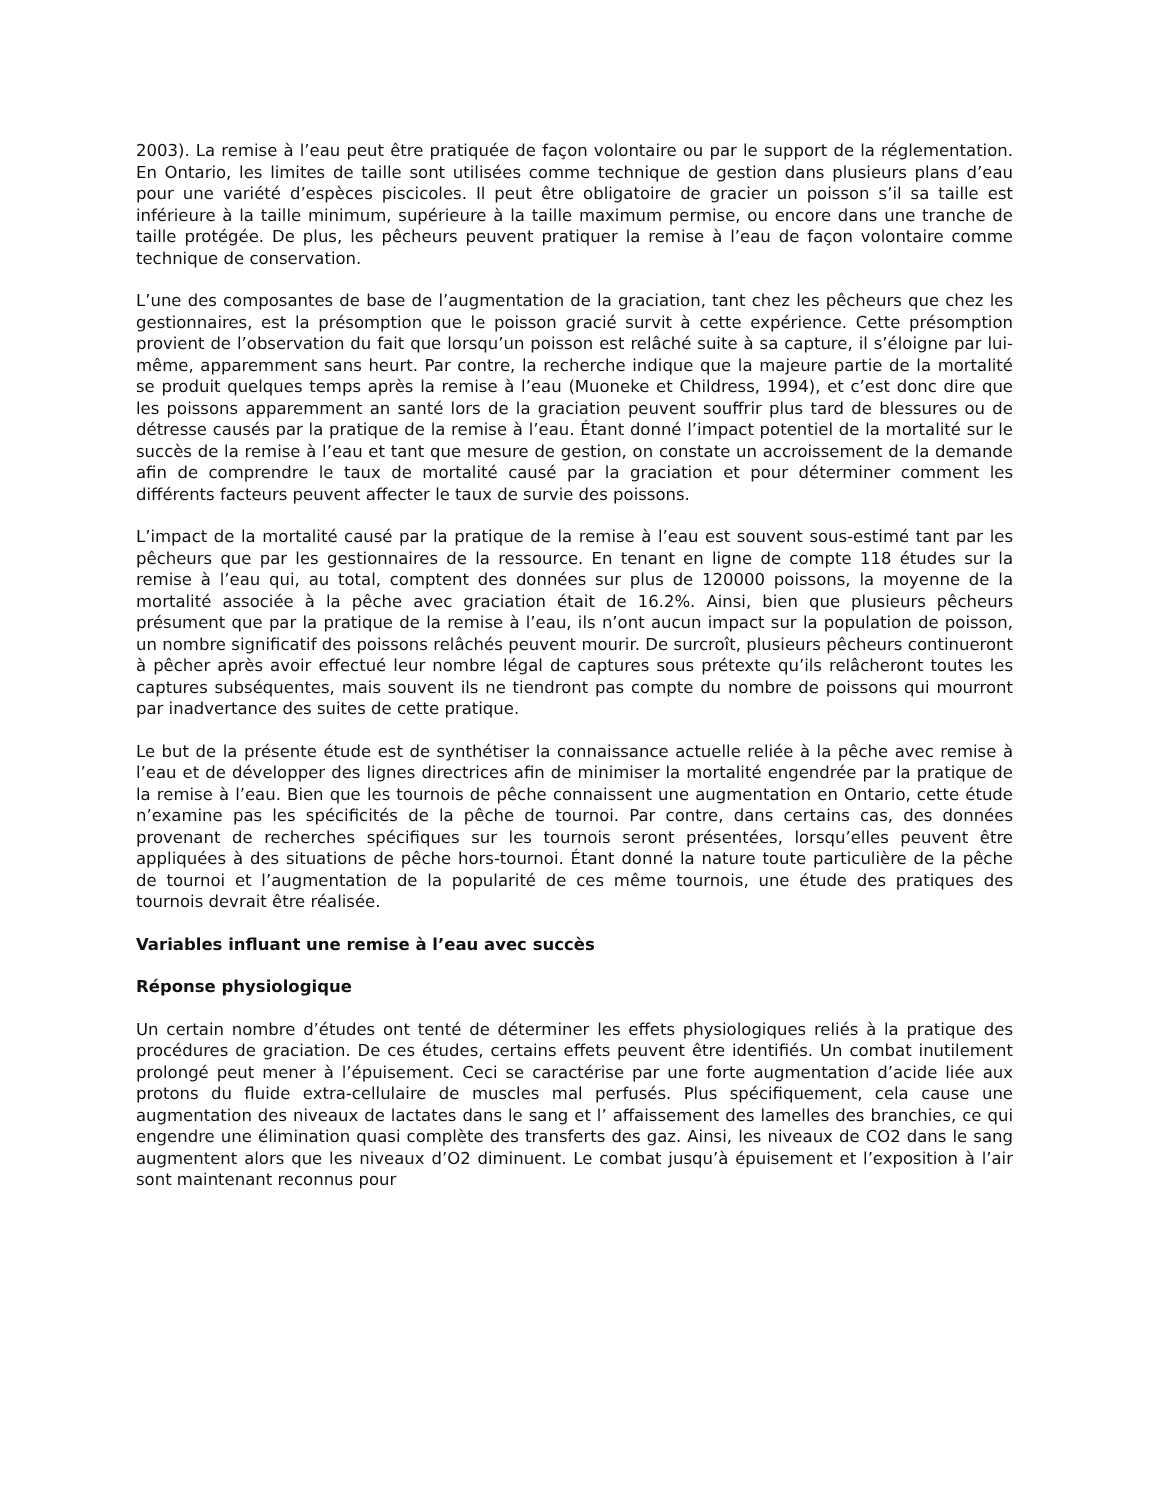2003). La remise à l’eau peut être pratiquée de façon volontaire ou par le support de la réglementation. En Ontario, les limites de taille sont utilisées comme technique de gestion dans plusieurs plans d’eau pour une variété d’espèces piscicoles. Il peut être obligatoire de gracier un poisson s’il sa taille est inférieure à la taille minimum, supérieure à la taille maximum permise, ou encore dans une tranche de taille protégée. De plus, les pêcheurs peuvent pratiquer la remise à l’eau de façon volontaire comme technique de conservation.
L’une des composantes de base de l’augmentation de la graciation, tant chez les pêcheurs que chez les gestionnaires, est la présomption que le poisson gracié survit à cette expérience. Cette présomption provient de l’observation du fait que lorsqu’un poisson est relâché suite à sa capture, il s’éloigne par lui-même, apparemment sans heurt. Par contre, la recherche indique que la majeure partie de la mortalité se produit quelques temps après la remise à l’eau (Muoneke et Childress, 1994), et c’est donc dire que les poissons apparemment an santé lors de la graciation peuvent souffrir plus tard de blessures ou de détresse causés par la pratique de la remise à l’eau. Étant donné l’impact potentiel de la mortalité sur le succès de la remise à l’eau et tant que mesure de gestion, on constate un accroissement de la demande afin de comprendre le taux de mortalité causé par la graciation et pour déterminer comment les différents facteurs peuvent affecter le taux de survie des poissons.
L’impact de la mortalité causé par la pratique de la remise à l’eau est souvent sous-estimé tant par les pêcheurs que par les gestionnaires de la ressource. En tenant en ligne de compte 118 études sur la remise à l’eau qui, au total, comptent des données sur plus de 120000 poissons, la moyenne de la mortalité associée à la pêche avec graciation était de 16.2%. Ainsi, bien que plusieurs pêcheurs présument que par la pratique de la remise à l’eau, ils n’ont aucun impact sur la population de poisson, un nombre significatif des poissons relâchés peuvent mourir. De surcroît, plusieurs pêcheurs continueront à pêcher après avoir effectué leur nombre légal de captures sous prétexte qu’ils relâcheront toutes les captures subséquentes, mais souvent ils ne tiendront pas compte du nombre de poissons qui mourront par inadvertance des suites de cette pratique.
Le but de la présente étude est de synthétiser la connaissance actuelle reliée à la pêche avec remise à l’eau et de développer des lignes directrices afin de minimiser la mortalité engendrée par la pratique de la remise à l’eau. Bien que les tournois de pêche connaissent une augmentation en Ontario, cette étude n’examine pas les spécificités de la pêche de tournoi. Par contre, dans certains cas, des données provenant de recherches spécifiques sur les tournois seront présentées, lorsqu’elles peuvent être appliquées à des situations de pêche hors-tournoi. Étant donné la nature toute particulière de la pêche de tournoi et l’augmentation de la popularité de ces même tournois, une étude des pratiques des tournois devrait être réalisée.
Variables influant une remise à l’eau avec succès
Réponse physiologique
Un certain nombre d’études ont tenté de déterminer les effets physiologiques reliés à la pratique des procédures de graciation. De ces études, certains effets peuvent être identifiés. Un combat inutilement prolongé peut mener à l’épuisement. Ceci se caractérise par une forte augmentation d’acide liée aux protons du fluide extra-cellulaire de muscles mal perfusés. Plus spécifiquement, cela cause une augmentation des niveaux de lactates dans le sang et l’ affaissement des lamelles des branchies, ce qui engendre une élimination quasi complète des transferts des gaz. Ainsi, les niveaux de CO2 dans le sang augmentent alors que les niveaux d’O2 diminuent. Le combat jusqu’à épuisement et l’exposition à l’air sont maintenant reconnus pour